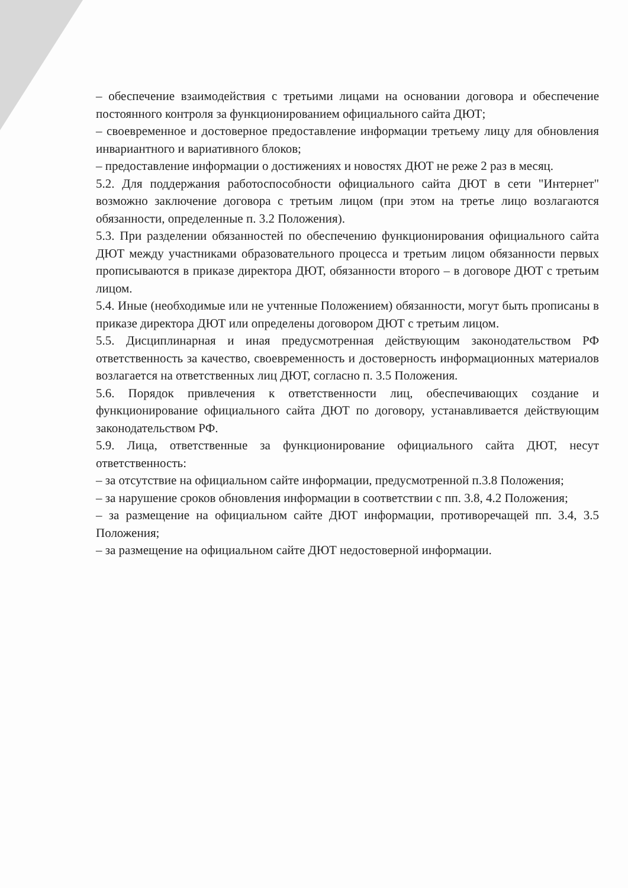– обеспечение взаимодействия с третьими лицами на основании договора и обеспечение постоянного контроля за функционированием официального сайта ДЮТ;
– своевременное и достоверное предоставление информации третьему лицу для обновления инвариантного и вариативного блоков;
– предоставление информации о достижениях и новостях ДЮТ не реже 2 раз в месяц.
5.2. Для поддержания работоспособности официального сайта ДЮТ в сети "Интернет" возможно заключение договора с третьим лицом (при этом на третье лицо возлагаются обязанности, определенные п. 3.2 Положения).
5.3. При разделении обязанностей по обеспечению функционирования официального сайта ДЮТ между участниками образовательного процесса и третьим лицом обязанности первых прописываются в приказе директора ДЮТ, обязанности второго – в договоре ДЮТ с третьим лицом.
5.4. Иные (необходимые или не учтенные Положением) обязанности, могут быть прописаны в приказе директора ДЮТ или определены договором ДЮТ с третьим лицом.
5.5. Дисциплинарная и иная предусмотренная действующим законодательством РФ ответственность за качество, своевременность и достоверность информационных материалов возлагается на ответственных лиц ДЮТ, согласно п. 3.5 Положения.
5.6. Порядок привлечения к ответственности лиц, обеспечивающих создание и функционирование официального сайта ДЮТ по договору, устанавливается действующим законодательством РФ.
5.9. Лица, ответственные за функционирование официального сайта ДЮТ, несут ответственность:
– за отсутствие на официальном сайте информации, предусмотренной п.3.8 Положения;
– за нарушение сроков обновления информации в соответствии с пп. 3.8, 4.2 Положения;
– за размещение на официальном сайте ДЮТ информации, противоречащей пп. 3.4, 3.5 Положения;
– за размещение на официальном сайте ДЮТ недостоверной информации.